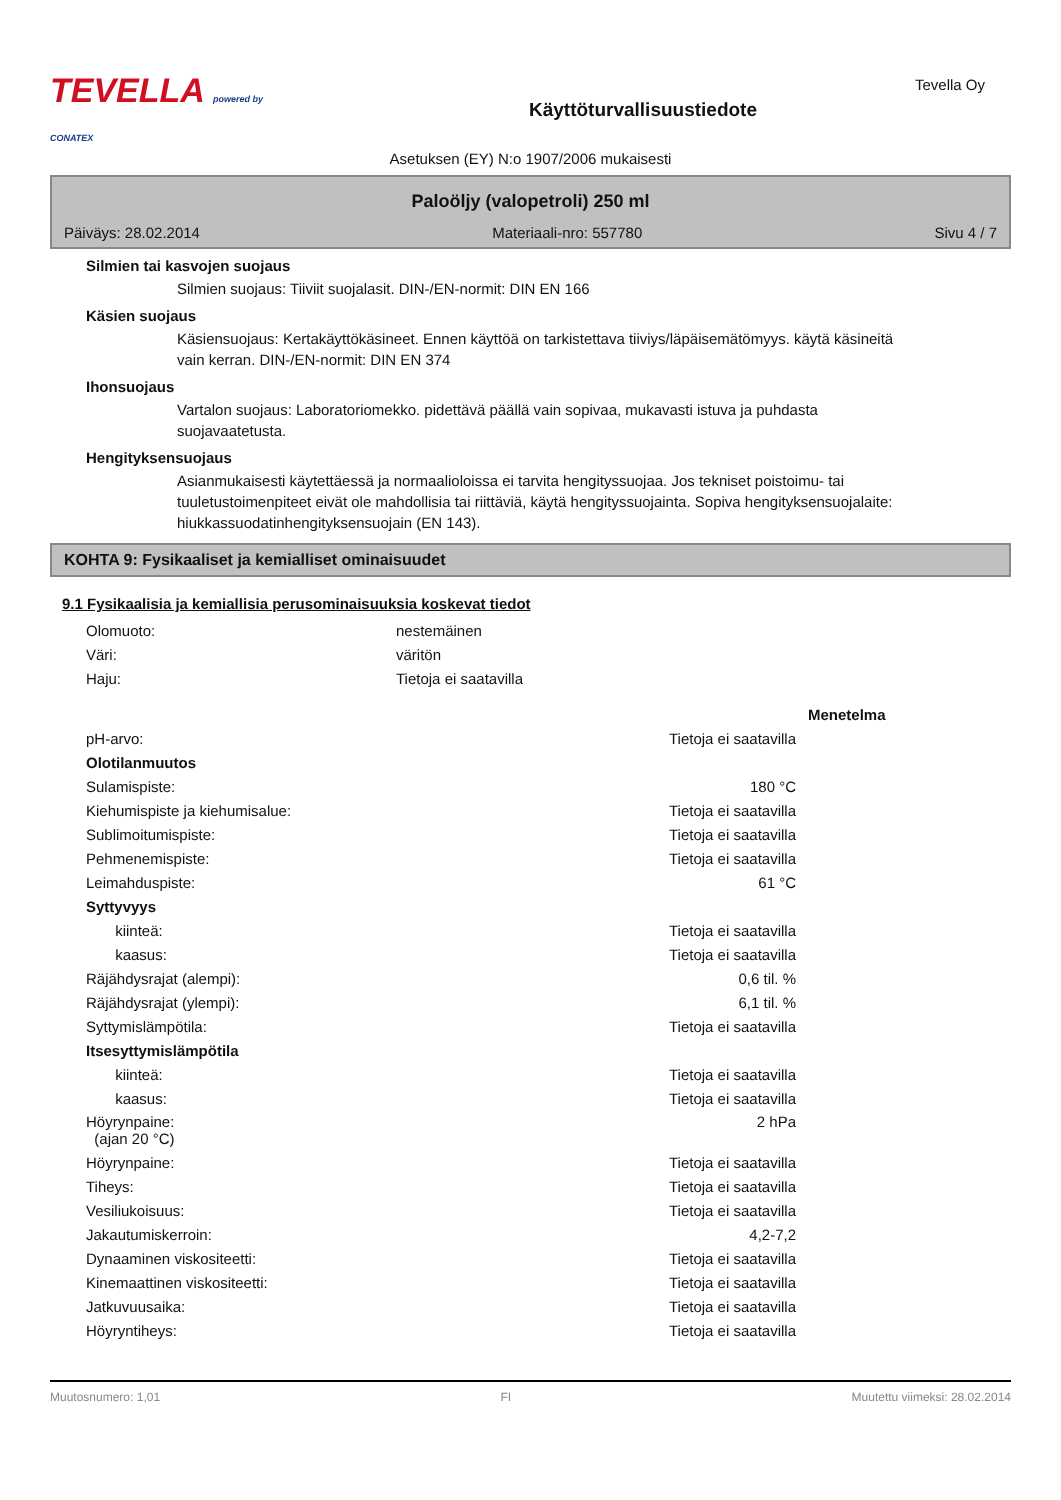TEVELLA powered by CONATEX
Käyttöturvallisuustiedote
Tevella Oy
Asetuksen (EY) N:o 1907/2006 mukaisesti
Palоöljy (valopetroli) 250 ml
Päiväys: 28.02.2014 Materiaali-nro: 557780 Sivu 4 / 7
Silmien tai kasvojen suojaus
Silmien suojaus: Tiiviit suojalasit. DIN-/EN-normit: DIN EN 166
Käsien suojaus
Käsiensuojaus: Kertakäyttökäsineet. Ennen käyttöä on tarkistettava tiiviys/läpäisemätömyys. käytä käsineitä vain kerran. DIN-/EN-normit: DIN EN 374
Ihonsuojaus
Vartalon suojaus: Laboratoriomekko. pidettävä päällä vain sopivaa, mukavasti istuva ja puhdasta suojavaatetusta.
Hengityksensuojaus
Asianmukaisesti käytettäessä ja normaalioloissa ei tarvita hengityssuojaa. Jos tekniset poistoimu- tai tuuletustoimenpiteet eivät ole mahdollisia tai riittäviä, käytä hengityssuojainta. Sopiva hengityksensuojalaite: hiukkassuodatinhengityksensuojain (EN 143).
KOHTA 9: Fysikaaliset ja kemialliset ominaisuudet
9.1 Fysikaalisia ja kemiallisia perusominaisuuksia koskevat tiedot
| Olomuoto: | nestemäinen |
| Väri: | väritön |
| Haju: | Tietoja ei saatavilla |
| | | Menetelma |
| pH-arvo: | Tietoja ei saatavilla | |
| Olotilanmuutos | | |
| Sulamispiste: | 180 °C | |
| Kiehumispiste ja kiehumisalue: | Tietoja ei saatavilla | |
| Sublimoitumispiste: | Tietoja ei saatavilla | |
| Pehmenemispiste: | Tietoja ei saatavilla | |
| Leimahduspiste: | 61 °C | |
| Syttyvyys | | |
| kiinteä: | Tietoja ei saatavilla | |
| kaasus: | Tietoja ei saatavilla | |
| Räjähdysrajat (alempi): | 0,6 til. % | |
| Räjähdysrajat (ylempi): | 6,1 til. % | |
| Syttymislämpötila: | Tietoja ei saatavilla | |
| Itsesyttymislämpötila | | |
| kiinteä: | Tietoja ei saatavilla | |
| kaasus: | Tietoja ei saatavilla | |
| Höyrynpaine: (ajan 20 °C) | 2 hPa | |
| Höyrynpaine: | Tietoja ei saatavilla | |
| Tiheys: | Tietoja ei saatavilla | |
| Vesiliukoisuus: | Tietoja ei saatavilla | |
| Jakautumiskerroin: | 4,2-7,2 | |
| Dynaaminen viskositeetti: | Tietoja ei saatavilla | |
| Kinemaattinen viskositeetti: | Tietoja ei saatavilla | |
| Jatkuvuusaika: | Tietoja ei saatavilla | |
| Höyryntiheys: | Tietoja ei saatavilla | |
Muutosnumero: 1,01 FI Muutettu viimeksi: 28.02.2014